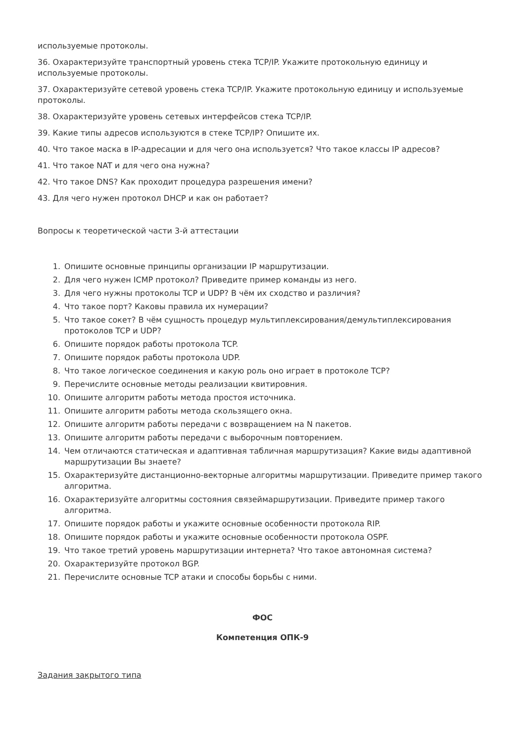используемые протоколы.
36. Охарактеризуйте транспортный уровень стека TCP/IP. Укажите протокольную единицу и используемые протоколы.
37. Охарактеризуйте сетевой уровень стека TCP/IP. Укажите протокольную единицу и используемые протоколы.
38. Охарактеризуйте уровень сетевых интерфейсов стека TCP/IP.
39. Какие типы адресов используются в стеке TCP/IP? Опишите их.
40. Что такое маска в IP-адресации и для чего она используется? Что такое классы IP адресов?
41. Что такое NAT и для чего она нужна?
42. Что такое DNS? Как проходит процедура разрешения имени?
43. Для чего нужен протокол DHCP и как он работает?
Вопросы к теоретической части 3-й аттестации
1. Опишите основные принципы организации IP маршрутизации.
2. Для чего нужен ICMP протокол? Приведите пример команды из него.
3. Для чего нужны протоколы TCP и UDP? В чём их сходство и различия?
4. Что такое порт? Каковы правила их нумерации?
5. Что такое сокет? В чём сущность процедур мультиплексирования/демультиплексирования протоколов TCP и UDP?
6. Опишите порядок работы протокола TCP.
7. Опишите порядок работы протокола UDP.
8. Что такое логическое соединения и какую роль оно играет в протоколе TCP?
9. Перечислите основные методы реализации квитировния.
10. Опишите алгоритм работы метода простоя источника.
11. Опишите алгоритм работы метода скользящего окна.
12. Опишите алгоритм работы передачи с возвращением на N пакетов.
13. Опишите алгоритм работы передачи с выборочным повторением.
14. Чем отличаются статическая и адаптивная табличная маршрутизация? Какие виды адаптивной маршрутизации Вы знаете?
15. Охарактеризуйте дистанционно-векторные алгоритмы маршрутизации. Приведите пример такого алгоритма.
16. Охарактеризуйте алгоритмы состояния связеймаршрутизации. Приведите пример такого алгоритма.
17. Опишите порядок работы и укажите основные особенности протокола RIP.
18. Опишите порядок работы и укажите основные особенности протокола OSPF.
19. Что такое третий уровень маршрутизации интернета? Что такое автономная система?
20. Охарактеризуйте протокол BGP.
21. Перечислите основные TCP атаки и способы борьбы с ними.
ФОС
Компетенция ОПК-9
Задания закрытого типа